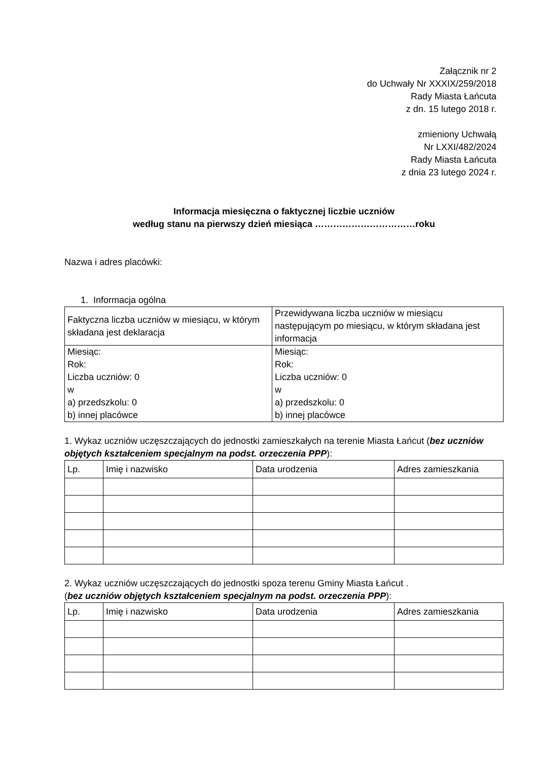Załącznik nr 2
do Uchwały Nr XXXIX/259/2018
Rady Miasta Łańcuta
z dn. 15 lutego 2018 r.
zmieniony Uchwałą
Nr LXXI/482/2024
Rady Miasta Łańcuta
z dnia 23 lutego 2024 r.
Informacja miesięczna o faktycznej liczbie uczniów
według stanu na pierwszy dzień miesiąca ……………………………roku
Nazwa i adres placówki:
1. Informacja ogólna
| Faktyczna liczba uczniów w miesiącu, w którym składana jest deklaracja | Przewidywana liczba uczniów w miesiącu następującym po miesiącu, w którym składana jest informacja |
| Miesiąc: Rok: Liczba uczniów: 0 w a) przedszkolu: 0 b) innej placówce | Miesiąc: Rok: Liczba uczniów: 0 w a) przedszkolu: 0 b) innej placówce |
1. Wykaz uczniów uczęszczających do jednostki zamieszkałych na terenie Miasta Łańcut (bez uczniów objętych kształceniem specjalnym na podst. orzeczenia PPP):
| Lp. | Imię i nazwisko | Data urodzenia | Adres zamieszkania |
| --- | --- | --- | --- |
2. Wykaz uczniów uczęszczających do jednostki spoza terenu Gminy Miasta Łańcut .
(bez uczniów objętych kształceniem specjalnym na podst. orzeczenia PPP):
| Lp. | Imię i nazwisko | Data urodzenia | Adres zamieszkania |
| --- | --- | --- | --- |